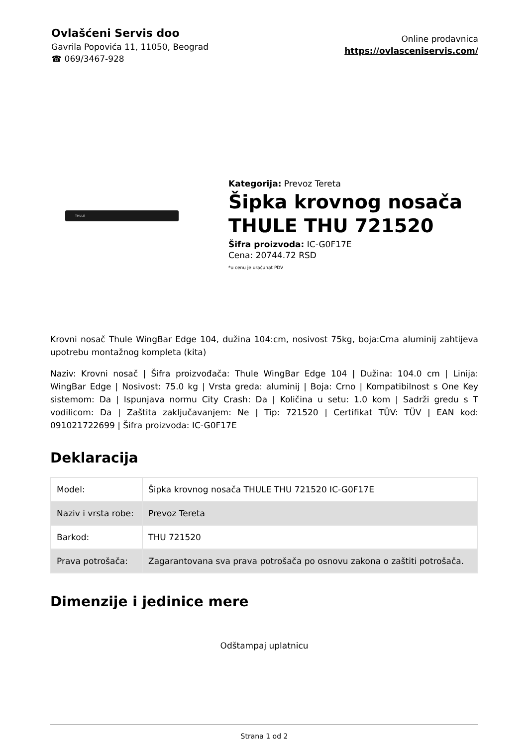Ovlašćeni Servis doo
Gavrila Popovića 11, 11050, Beograd
☎ 069/3467-928
Online prodavnica
https://ovlasceniservis.com/
THULE
Kategorija: Prevoz Tereta
Šipka krovnog nosača THULE THU 721520
Šifra proizvoda: IC-G0F17E
Cena: 20744.72 RSD
*u cenu je uračunat PDV
Krovni nosač Thule WingBar Edge 104, dužina 104:cm, nosivost 75kg, boja:Crna aluminij zahtijeva upotrebu montažnog kompleta (kita)
Naziv: Krovni nosač | Šifra proizvođača: Thule WingBar Edge 104 | Dužina: 104.0 cm | Linija: WingBar Edge | Nosivost: 75.0 kg | Vrsta greda: aluminij | Boja: Crno | Kompatibilnost s One Key sistemom: Da | Ispunjava normu City Crash: Da | Količina u setu: 1.0 kom | Sadrži gredu s T vodilicom: Da | Zaštita zaključavanjem: Ne | Tip: 721520 | Certifikat TÜV: TÜV | EAN kod: 091021722699 | Šifra proizvoda: IC-G0F17E
Deklaracija
| Model: | Šipka krovnog nosača THULE THU 721520 IC-G0F17E |
| Naziv i vrsta robe: | Prevoz Tereta |
| Barkod: | THU 721520 |
| Prava potrošača: | Zagarantovana sva prava potrošača po osnovu zakona o zaštiti potrošača. |
Dimenzije i jedinice mere
Odštampaj uplatnicu
Strana 1 od 2